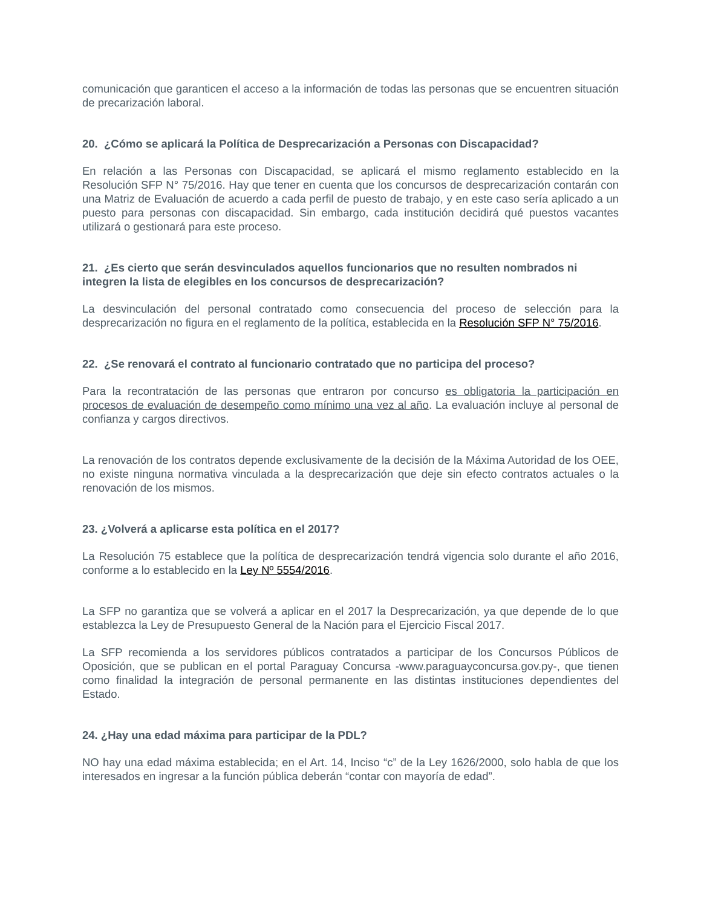comunicación que garanticen el acceso a la información de todas las personas que se encuentren situación de precarización laboral.
20. ¿Cómo se aplicará la Política de Desprecarización a Personas con Discapacidad?
En relación a las Personas con Discapacidad, se aplicará el mismo reglamento establecido en la Resolución SFP N° 75/2016. Hay que tener en cuenta que los concursos de desprecarización contarán con una Matriz de Evaluación de acuerdo a cada perfil de puesto de trabajo, y en este caso sería aplicado a un puesto para personas con discapacidad. Sin embargo, cada institución decidirá qué puestos vacantes utilizará o gestionará para este proceso.
21. ¿Es cierto que serán desvinculados aquellos funcionarios que no resulten nombrados ni integren la lista de elegibles en los concursos de desprecarización?
La desvinculación del personal contratado como consecuencia del proceso de selección para la desprecarización no figura en el reglamento de la política, establecida en la Resolución SFP N° 75/2016.
22. ¿Se renovará el contrato al funcionario contratado que no participa del proceso?
Para la recontratación de las personas que entraron por concurso es obligatoria la participación en procesos de evaluación de desempeño como mínimo una vez al año. La evaluación incluye al personal de confianza y cargos directivos.
La renovación de los contratos depende exclusivamente de la decisión de la Máxima Autoridad de los OEE, no existe ninguna normativa vinculada a la desprecarización que deje sin efecto contratos actuales o la renovación de los mismos.
23. ¿Volverá a aplicarse esta política en el 2017?
La Resolución 75 establece que la política de desprecarización tendrá vigencia solo durante el año 2016, conforme a lo establecido en la Ley Nº 5554/2016.
La SFP no garantiza que se volverá a aplicar en el 2017 la Desprecarización, ya que depende de lo que establezca la Ley de Presupuesto General de la Nación para el Ejercicio Fiscal 2017.
La SFP recomienda a los servidores públicos contratados a participar de los Concursos Públicos de Oposición, que se publican en el portal Paraguay Concursa -www.paraguayconcursa.gov.py-, que tienen como finalidad la integración de personal permanente en las distintas instituciones dependientes del Estado.
24. ¿Hay una edad máxima para participar de la PDL?
NO hay una edad máxima establecida; en el Art. 14, Inciso “c” de la Ley 1626/2000, solo habla de que los interesados en ingresar a la función pública deberán “contar con mayoría de edad”.